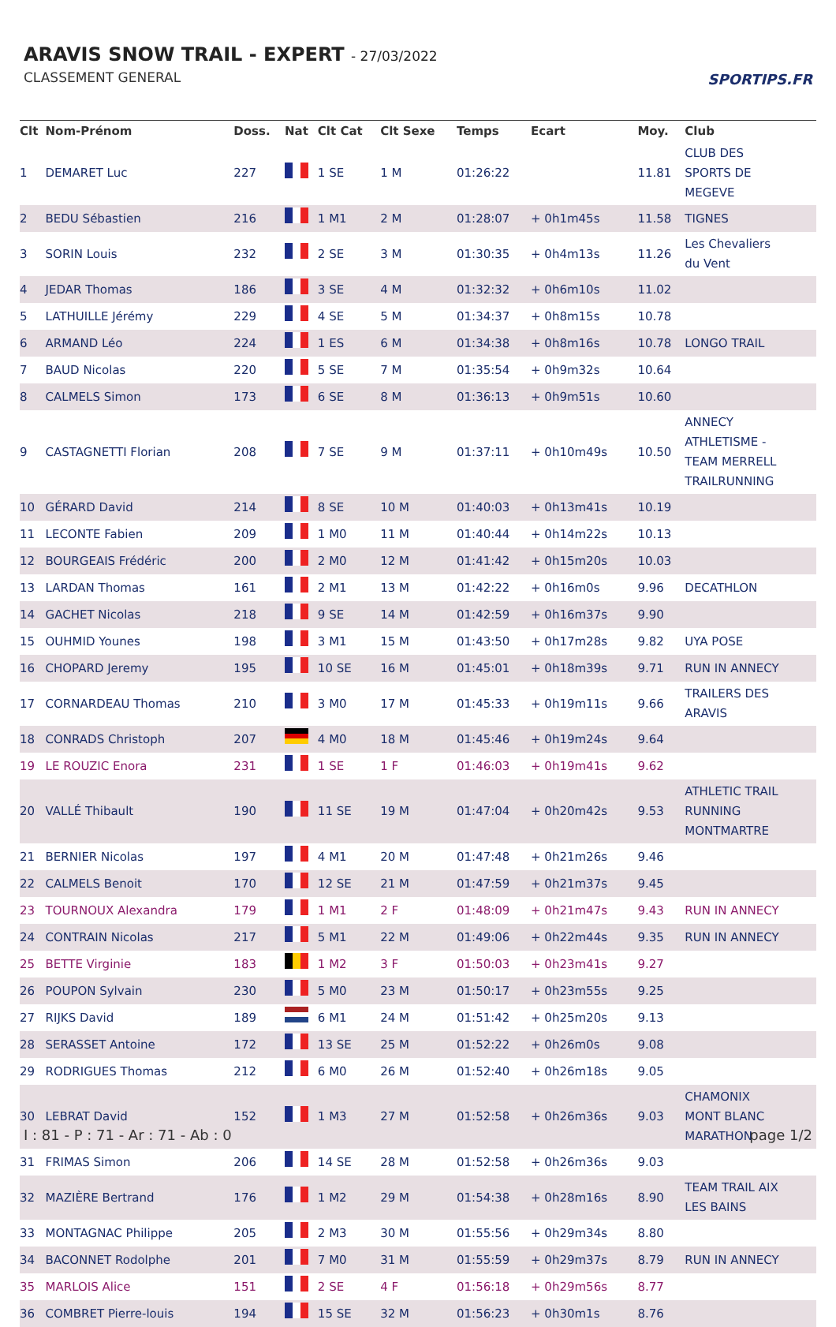ARAVIS SNOW TRAIL - EXPERT - 27/03/2022
CLASSEMENT GENERAL SPORTIPS.FR
| Clt | Nom-Prénom | Doss. | Nat | Clt Cat | Clt Sexe | Temps | Ecart | Moy. | Club |
| --- | --- | --- | --- | --- | --- | --- | --- | --- | --- |
| 1 | DEMARET Luc | 227 | | 1 SE | 1 M | 01:26:22 | | 11.81 | CLUB DES SPORTS DE MEGEVE |
| 2 | BEDU Sébastien | 216 | | 1 M1 | 2 M | 01:28:07 | + 0h1m45s | 11.58 | TIGNES |
| 3 | SORIN Louis | 232 | | 2 SE | 3 M | 01:30:35 | + 0h4m13s | 11.26 | Les Chevaliers du Vent |
| 4 | JEDAR Thomas | 186 | | 3 SE | 4 M | 01:32:32 | + 0h6m10s | 11.02 | |
| 5 | LATHUILLE Jérémy | 229 | | 4 SE | 5 M | 01:34:37 | + 0h8m15s | 10.78 | |
| 6 | ARMAND Léo | 224 | | 1 ES | 6 M | 01:34:38 | + 0h8m16s | 10.78 | LONGO TRAIL |
| 7 | BAUD Nicolas | 220 | | 5 SE | 7 M | 01:35:54 | + 0h9m32s | 10.64 | |
| 8 | CALMELS Simon | 173 | | 6 SE | 8 M | 01:36:13 | + 0h9m51s | 10.60 | |
| 9 | CASTAGNETTI Florian | 208 | | 7 SE | 9 M | 01:37:11 | + 0h10m49s | 10.50 | ANNECY ATHLETISME - TEAM MERRELL TRAILRUNNING |
| 10 | GÉRARD David | 214 | | 8 SE | 10 M | 01:40:03 | + 0h13m41s | 10.19 | |
| 11 | LECONTE Fabien | 209 | | 1 M0 | 11 M | 01:40:44 | + 0h14m22s | 10.13 | |
| 12 | BOURGEAIS Frédéric | 200 | | 2 M0 | 12 M | 01:41:42 | + 0h15m20s | 10.03 | |
| 13 | LARDAN Thomas | 161 | | 2 M1 | 13 M | 01:42:22 | + 0h16m0s | 9.96 | DECATHLON |
| 14 | GACHET Nicolas | 218 | | 9 SE | 14 M | 01:42:59 | + 0h16m37s | 9.90 | |
| 15 | OUHMID Younes | 198 | | 3 M1 | 15 M | 01:43:50 | + 0h17m28s | 9.82 | UYA POSE |
| 16 | CHOPARD Jeremy | 195 | | 10 SE | 16 M | 01:45:01 | + 0h18m39s | 9.71 | RUN IN ANNECY |
| 17 | CORNARDEAU Thomas | 210 | | 3 M0 | 17 M | 01:45:33 | + 0h19m11s | 9.66 | TRAILERS DES ARAVIS |
| 18 | CONRADS Christoph | 207 | | 4 M0 | 18 M | 01:45:46 | + 0h19m24s | 9.64 | |
| 19 | LE ROUZIC Enora | 231 | | 1 SE | 1 F | 01:46:03 | + 0h19m41s | 9.62 | |
| 20 | VALLÉ Thibault | 190 | | 11 SE | 19 M | 01:47:04 | + 0h20m42s | 9.53 | ATHLETIC TRAIL RUNNING MONTMARTRE |
| 21 | BERNIER Nicolas | 197 | | 4 M1 | 20 M | 01:47:48 | + 0h21m26s | 9.46 | |
| 22 | CALMELS Benoit | 170 | | 12 SE | 21 M | 01:47:59 | + 0h21m37s | 9.45 | |
| 23 | TOURNOUX Alexandra | 179 | | 1 M1 | 2 F | 01:48:09 | + 0h21m47s | 9.43 | RUN IN ANNECY |
| 24 | CONTRAIN Nicolas | 217 | | 5 M1 | 22 M | 01:49:06 | + 0h22m44s | 9.35 | RUN IN ANNECY |
| 25 | BETTE Virginie | 183 | | 1 M2 | 3 F | 01:50:03 | + 0h23m41s | 9.27 | |
| 26 | POUPON Sylvain | 230 | | 5 M0 | 23 M | 01:50:17 | + 0h23m55s | 9.25 | |
| 27 | RIJKS David | 189 | | 6 M1 | 24 M | 01:51:42 | + 0h25m20s | 9.13 | |
| 28 | SERASSET Antoine | 172 | | 13 SE | 25 M | 01:52:22 | + 0h26m0s | 9.08 | |
| 29 | RODRIGUES Thomas | 212 | | 6 M0 | 26 M | 01:52:40 | + 0h26m18s | 9.05 | |
| 30 | LEBRAT David | 152 | | 1 M3 | 27 M | 01:52:58 | + 0h26m36s | 9.03 | CHAMONIX MONT BLANC MARATHON |
| 31 | FRIMAS Simon | 206 | | 14 SE | 28 M | 01:52:58 | + 0h26m36s | 9.03 | |
| 32 | MAZIÈRE Bertrand | 176 | | 1 M2 | 29 M | 01:54:38 | + 0h28m16s | 8.90 | TEAM TRAIL AIX LES BAINS |
| 33 | MONTAGNAC Philippe | 205 | | 2 M3 | 30 M | 01:55:56 | + 0h29m34s | 8.80 | |
| 34 | BACONNET Rodolphe | 201 | | 7 M0 | 31 M | 01:55:59 | + 0h29m37s | 8.79 | RUN IN ANNECY |
| 35 | MARLOIS Alice | 151 | | 2 SE | 4 F | 01:56:18 | + 0h29m56s | 8.77 | |
| 36 | COMBRET Pierre-louis | 194 | | 15 SE | 32 M | 01:56:23 | + 0h30m1s | 8.76 | |
I : 81 - P : 71 - Ar : 71 - Ab : 0
page 1/2